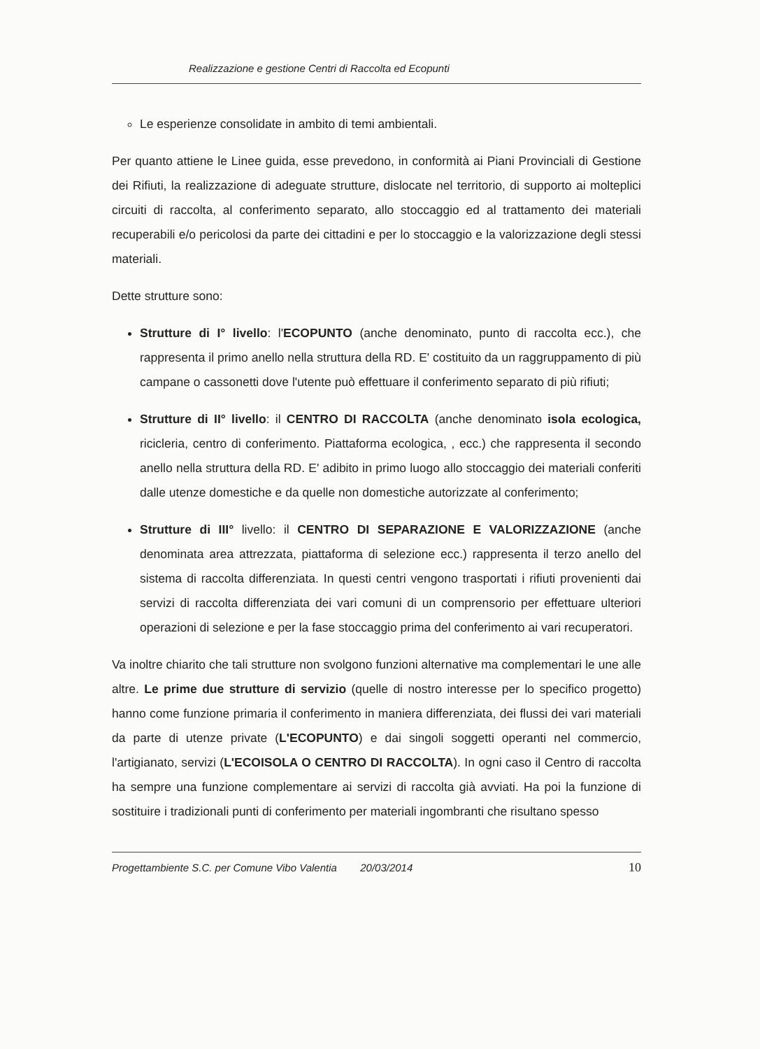Realizzazione e gestione Centri di Raccolta ed Ecopunti
Le esperienze consolidate in ambito di temi ambientali.
Per quanto attiene le Linee guida, esse prevedono, in conformità ai Piani Provinciali di Gestione dei Rifiuti, la realizzazione di adeguate strutture, dislocate nel territorio, di supporto ai molteplici circuiti di raccolta, al conferimento separato, allo stoccaggio ed al trattamento dei materiali recuperabili e/o pericolosi da parte dei cittadini e per lo stoccaggio e la valorizzazione degli stessi materiali.
Dette strutture sono:
Strutture di I° livello: l'ECOPUNTO (anche denominato, punto di raccolta ecc.), che rappresenta il primo anello nella struttura della RD. E' costituito da un raggruppamento di più campane o cassonetti dove l'utente può effettuare il conferimento separato di più rifiuti;
Strutture di II° livello: il CENTRO DI RACCOLTA (anche denominato isola ecologica, ricicleria, centro di conferimento. Piattaforma ecologica, , ecc.) che rappresenta il secondo anello nella struttura della RD. E' adibito in primo luogo allo stoccaggio dei materiali conferiti dalle utenze domestiche e da quelle non domestiche autorizzate al conferimento;
Strutture di III° livello: il CENTRO DI SEPARAZIONE E VALORIZZAZIONE (anche denominata area attrezzata, piattaforma di selezione ecc.) rappresenta il terzo anello del sistema di raccolta differenziata. In questi centri vengono trasportati i rifiuti provenienti dai servizi di raccolta differenziata dei vari comuni di un comprensorio per effettuare ulteriori operazioni di selezione e per la fase stoccaggio prima del conferimento ai vari recuperatori.
Va inoltre chiarito che tali strutture non svolgono funzioni alternative ma complementari le une alle altre. Le prime due strutture di servizio (quelle di nostro interesse per lo specifico progetto) hanno come funzione primaria il conferimento in maniera differenziata, dei flussi dei vari materiali da parte di utenze private (L'ECOPUNTO) e dai singoli soggetti operanti nel commercio, l'artigianato, servizi (L'ECOISOLA O CENTRO DI RACCOLTA). In ogni caso il Centro di raccolta ha sempre una funzione complementare ai servizi di raccolta già avviati. Ha poi la funzione di sostituire i tradizionali punti di conferimento per materiali ingombranti che risultano spesso
Progettambiente S.C. per Comune Vibo Valentia 20/03/2014 10